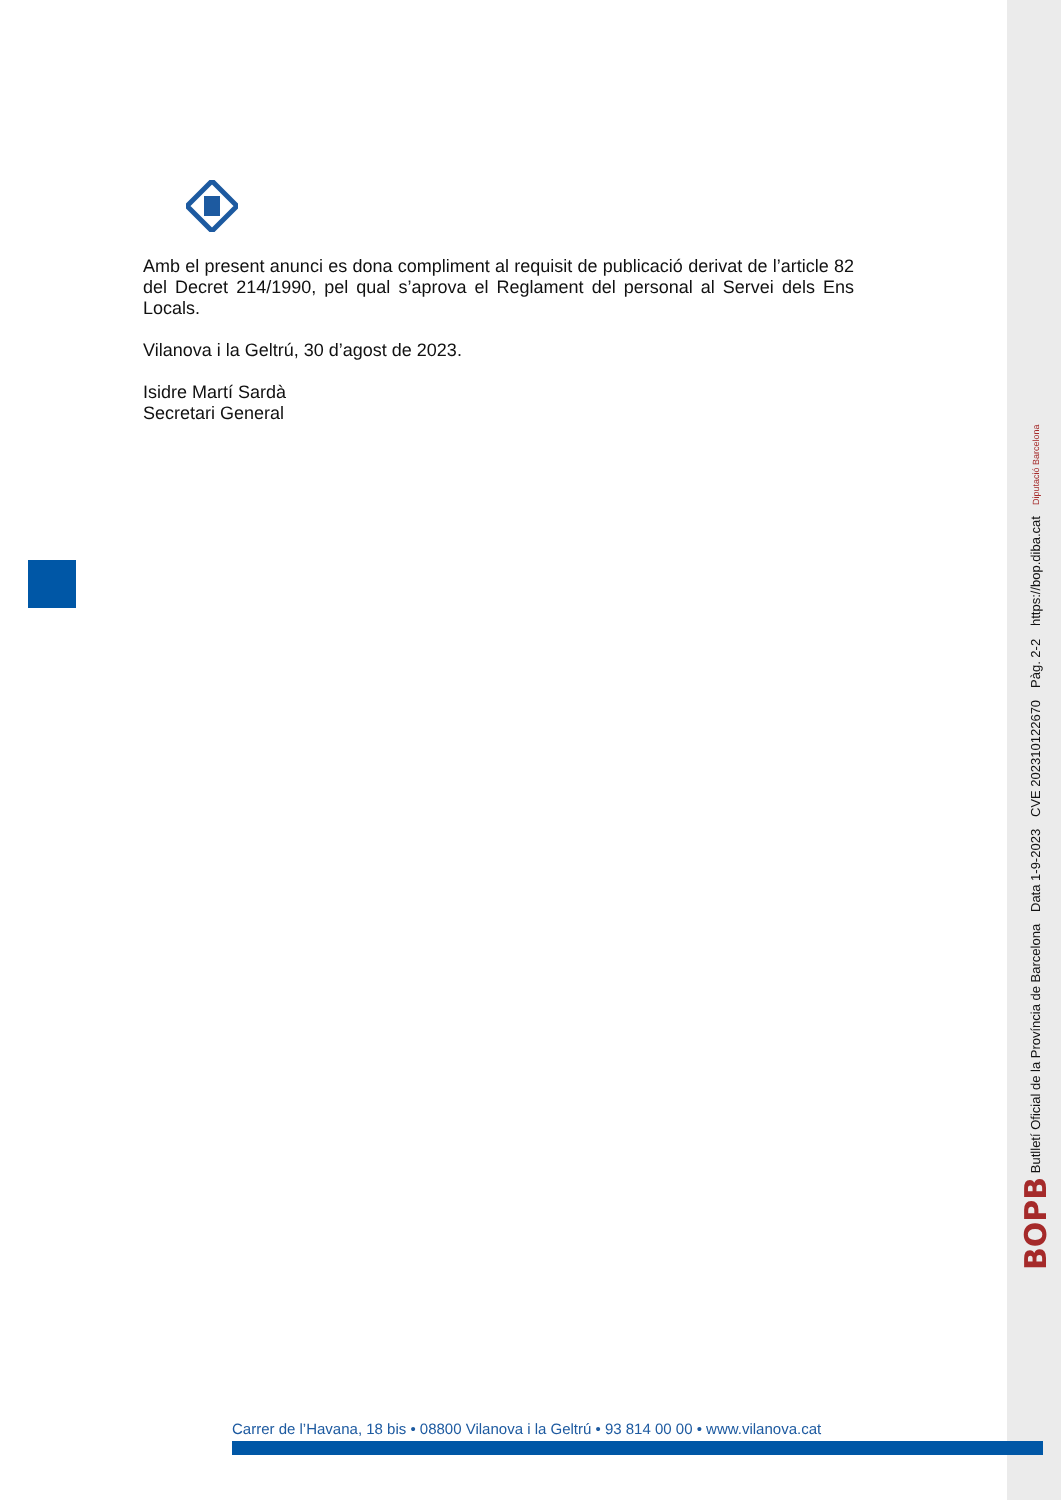Amb el present anunci es dona compliment al requisit de publicació derivat de l’article 82 del Decret 214/1990, pel qual s’aprova el Reglament del personal al Servei dels Ens Locals.
Vilanova i la Geltrú, 30 d’agost de 2023.
Isidre Martí Sardà
Secretari General
BOPB Butlletí Oficial de la Província de Barcelona Data 1-9-2023 CVE 202310122670 Pàg. 2-2 https://bop.diba.cat Diputació Barcelona
Carrer de l’Havana, 18 bis • 08800 Vilanova i la Geltrú • 93 814 00 00 • www.vilanova.cat